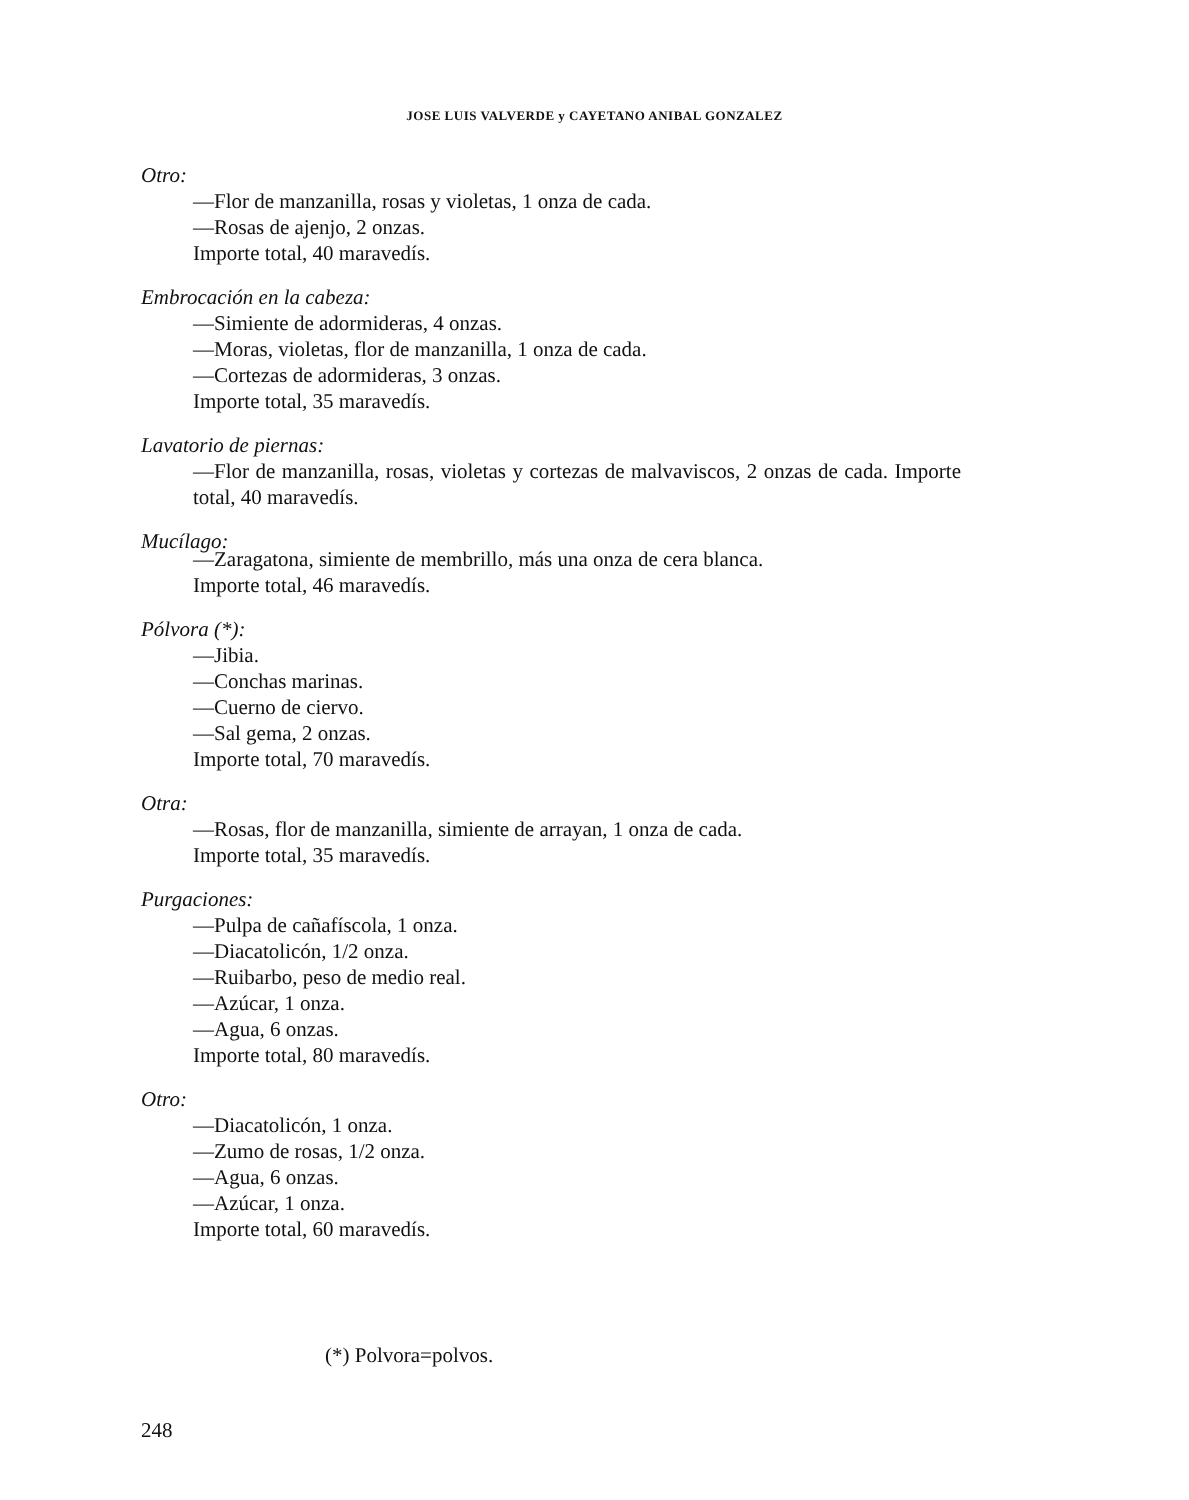JOSE LUIS VALVERDE y CAYETANO ANIBAL GONZALEZ
Otro:
—Flor de manzanilla, rosas y violetas, 1 onza de cada.
—Rosas de ajenjo, 2 onzas.
Importe total, 40 maravedís.
Embrocación en la cabeza:
—Simiente de adormideras, 4 onzas.
—Moras, violetas, flor de manzanilla, 1 onza de cada.
—Cortezas de adormideras, 3 onzas.
Importe total, 35 maravedís.
Lavatorio de piernas:
—Flor de manzanilla, rosas, violetas y cortezas de malvaviscos, 2 onzas de cada. Importe total, 40 maravedís.
Mucílago:
—Zaragatona, simiente de membrillo, más una onza de cera blanca.
Importe total, 46 maravedís.
Pólvora (*):
—Jibia.
—Conchas marinas.
—Cuerno de ciervo.
—Sal gema, 2 onzas.
Importe total, 70 maravedís.
Otra:
—Rosas, flor de manzanilla, simiente de arrayan, 1 onza de cada.
Importe total, 35 maravedís.
Purgaciones:
—Pulpa de cañafíscola, 1 onza.
—Diacatolicón, 1/2 onza.
—Ruibarbo, peso de medio real.
—Azúcar, 1 onza.
—Agua, 6 onzas.
Importe total, 80 maravedís.
Otro:
—Diacatolicón, 1 onza.
—Zumo de rosas, 1/2 onza.
—Agua, 6 onzas.
—Azúcar, 1 onza.
Importe total, 60 maravedís.
(*) Polvora=polvos.
248